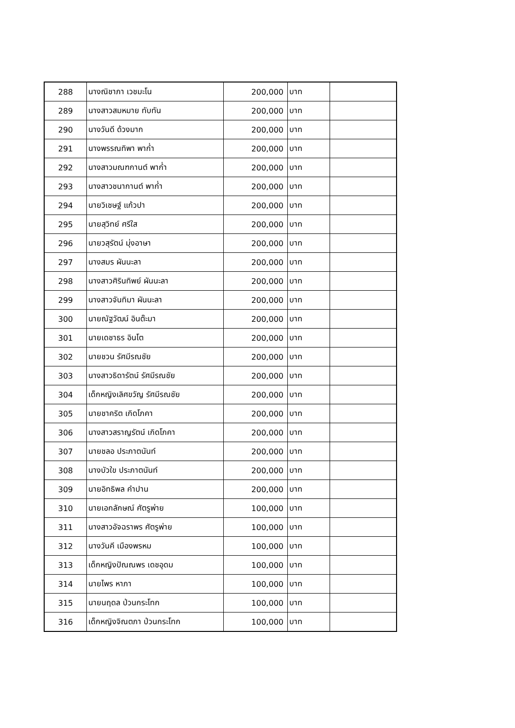| 288 | นางณิชาภา เวชมะโน | 200,000 | บาท | |
| 289 | นางสาวสมหมาย ทับทัน | 200,000 | บาท | |
| 290 | นางวันดี ด้วงมาก | 200,000 | บาท | |
| 291 | นางพรรณทิพา พาก่ำ | 200,000 | บาท | |
| 292 | นางสาวมณฑกานต์ พาก่ำ | 200,000 | บาท | |
| 293 | นางสาวชนากานต์ พาก่ำ | 200,000 | บาท | |
| 294 | นายวิเชษฐ์ แก้วปา | 200,000 | บาท | |
| 295 | นายสุวิทย์ ศรีใส | 200,000 | บาท | |
| 296 | นายวสุรัตน์ มุ่งอาษา | 200,000 | บาท | |
| 297 | นางสมร ผันนะลา | 200,000 | บาท | |
| 298 | นางสาวศิรินทิพย์ ผันนะลา | 200,000 | บาท | |
| 299 | นางสาวจันทิมา ผันนะลา | 200,000 | บาท | |
| 300 | นายณัฐวัฒน์ อินต๊ะมา | 200,000 | บาท | |
| 301 | นายเดชาธร อินโต | 200,000 | บาท | |
| 302 | นายชวน รัศมีรณชัย | 200,000 | บาท | |
| 303 | นางสาวธิดารัตน์ รัศมีรณชัย | 200,000 | บาท | |
| 304 | เด็กหญิงเลิศขวัญ รัศมีรณชัย | 200,000 | บาท | |
| 305 | นายชาคริต เกิดโภคา | 200,000 | บาท | |
| 306 | นางสาวสราญรัตน์ เกิดโภคา | 200,000 | บาท | |
| 307 | นายชลอ ประภาตนันท์ | 200,000 | บาท | |
| 308 | นางบัวใข ประภาตนันท์ | 200,000 | บาท | |
| 309 | นายอิทธิพล คำปาน | 200,000 | บาท | |
| 310 | นายเอกลักษณ์ ศัตรูพ่าย | 100,000 | บาท | |
| 311 | นางสาวอัจฉราพร ศัตรูพ่าย | 100,000 | บาท | |
| 312 | นางวันคี เมืองพรหม | 100,000 | บาท | |
| 313 | เด็กหญิงปัณณพร เดชอุดม | 100,000 | บาท | |
| 314 | นายไพร หาภา | 100,000 | บาท | |
| 315 | นายนฤดล ป่วนกระโทก | 100,000 | บาท | |
| 316 | เด็กหญิงจิณตภา ป่วนกระโทก | 100,000 | บาท | |